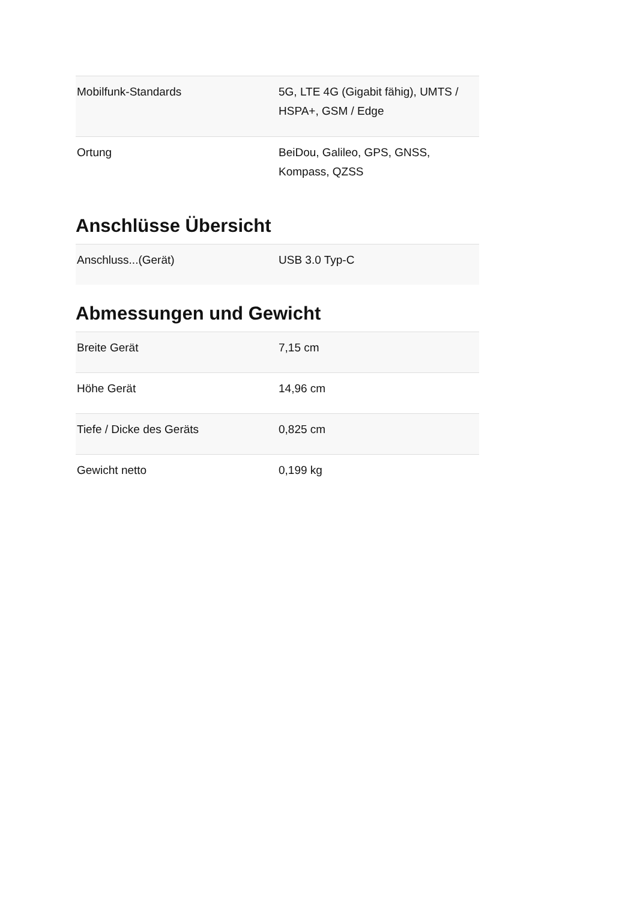| Mobilfunk-Standards | 5G, LTE 4G (Gigabit fähig), UMTS / HSPA+, GSM / Edge |
| Ortung | BeiDou, Galileo, GPS, GNSS, Kompass, QZSS |
Anschlüsse Übersicht
| Anschluss...(Gerät) | USB 3.0 Typ-C |
Abmessungen und Gewicht
| Breite Gerät | 7,15 cm |
| Höhe Gerät | 14,96 cm |
| Tiefe / Dicke des Geräts | 0,825 cm |
| Gewicht netto | 0,199 kg |